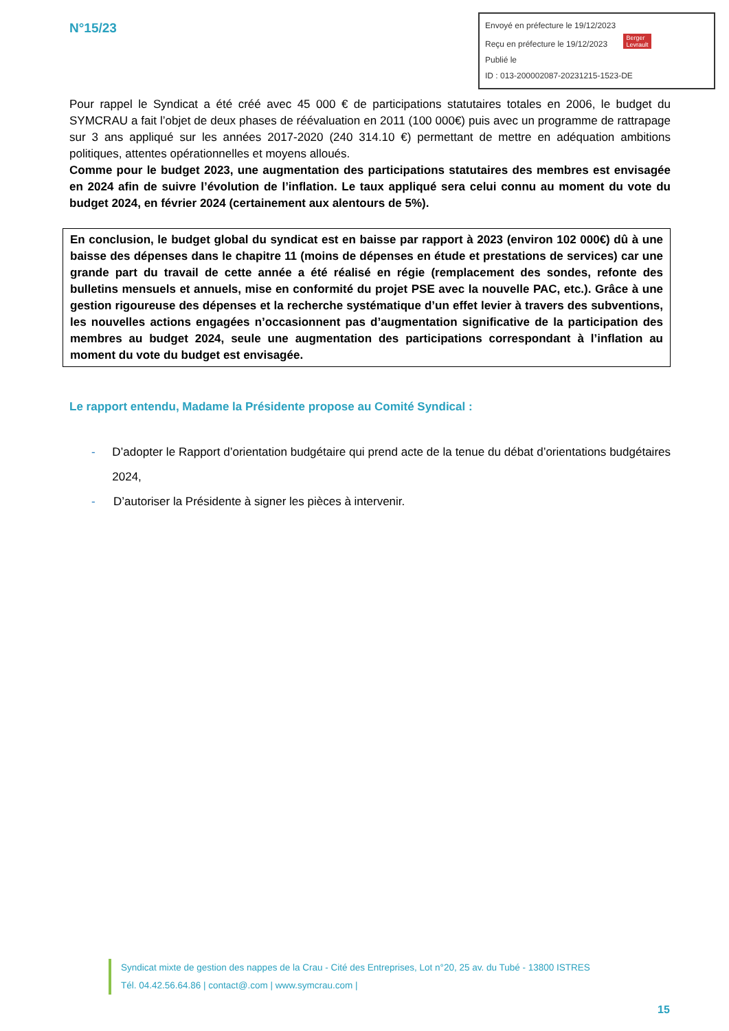N°15/23
Envoyé en préfecture le 19/12/2023
Reçu en préfecture le 19/12/2023 Berger
Levrault
Publié le
ID : 013-200002087-20231215-1523-DE
Pour rappel le Syndicat a été créé avec 45 000 € de participations statutaires totales en 2006, le budget du SYMCRAU a fait l’objet de deux phases de réévaluation en 2011 (100 000€) puis avec un programme de rattrapage sur 3 ans appliqué sur les années 2017-2020 (240 314.10 €) permettant de mettre en adéquation ambitions politiques, attentes opérationnelles et moyens alloués.
Comme pour le budget 2023, une augmentation des participations statutaires des membres est envisagée en 2024 afin de suivre l’évolution de l’inflation. Le taux appliqué sera celui connu au moment du vote du budget 2024, en février 2024 (certainement aux alentours de 5%).
En conclusion, le budget global du syndicat est en baisse par rapport à 2023 (environ 102 000€) dû à une baisse des dépenses dans le chapitre 11 (moins de dépenses en étude et prestations de services) car une grande part du travail de cette année a été réalisé en régie (remplacement des sondes, refonte des bulletins mensuels et annuels, mise en conformité du projet PSE avec la nouvelle PAC, etc.). Grâce à une gestion rigoureuse des dépenses et la recherche systématique d’un effet levier à travers des subventions, les nouvelles actions engagées n’occasionnent pas d’augmentation significative de la participation des membres au budget 2024, seule une augmentation des participations correspondant à l’inflation au moment du vote du budget est envisagée.
Le rapport entendu, Madame la Présidente propose au Comité Syndical :
- D’adopter le Rapport d’orientation budgétaire qui prend acte de la tenue du débat d’orientations budgétaires 2024,
- D’autoriser la Présidente à signer les pièces à intervenir.
Syndicat mixte de gestion des nappes de la Crau - Cité des Entreprises, Lot n°20, 25 av. du Tubé - 13800 ISTRES
Tél. 04.42.56.64.86 | contact@.com | www.symcrau.com |
15